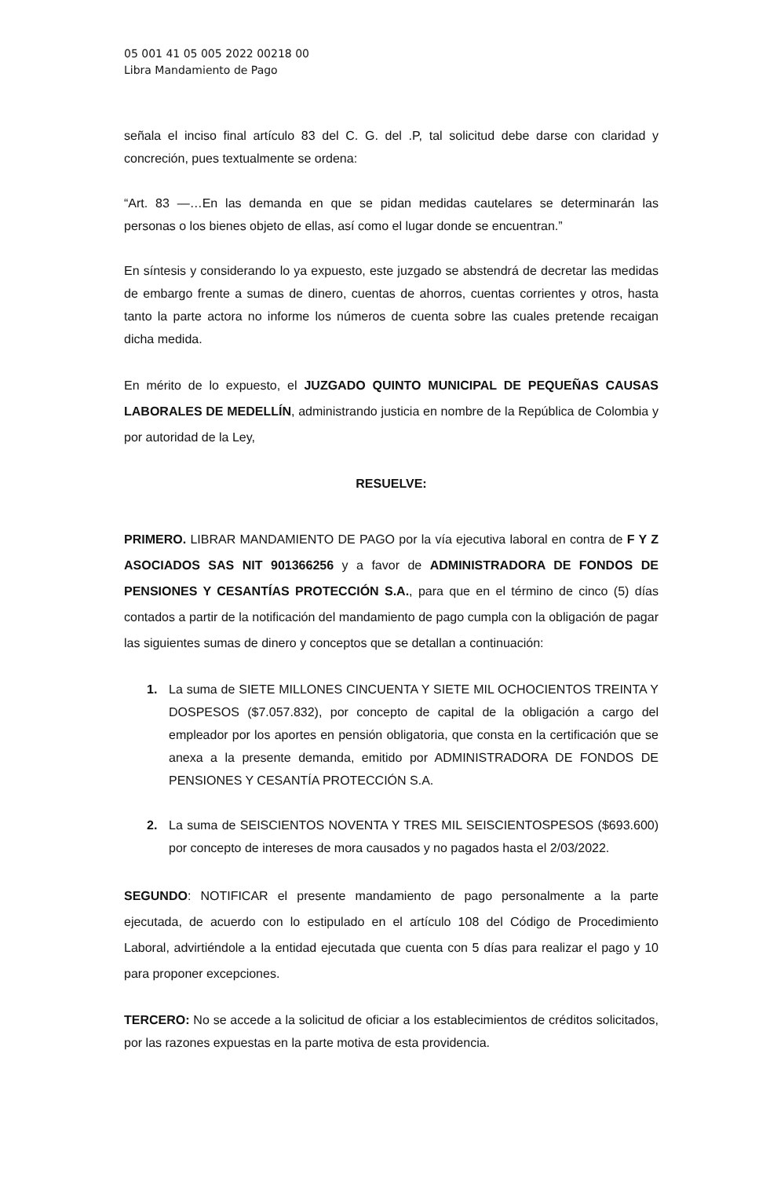05 001 41 05 005 2022 00218 00
Libra Mandamiento de Pago
señala el inciso final artículo 83 del C. G. del .P, tal solicitud debe darse con claridad y concreción, pues textualmente se ordena:
“Art. 83 —…En las demanda en que se pidan medidas cautelares se determinarán las personas o los bienes objeto de ellas, así como el lugar donde se encuentran.”
En síntesis y considerando lo ya expuesto, este juzgado se abstendrá de decretar las medidas de embargo frente a sumas de dinero, cuentas de ahorros, cuentas corrientes y otros, hasta tanto la parte actora no informe los números de cuenta sobre las cuales pretende recaigan dicha medida.
En mérito de lo expuesto, el JUZGADO QUINTO MUNICIPAL DE PEQUEÑAS CAUSAS LABORALES DE MEDELLÍN, administrando justicia en nombre de la República de Colombia y por autoridad de la Ley,
RESUELVE:
PRIMERO. LIBRAR MANDAMIENTO DE PAGO por la vía ejecutiva laboral en contra de F Y Z ASOCIADOS SAS NIT 901366256 y a favor de ADMINISTRADORA DE FONDOS DE PENSIONES Y CESANTÍAS PROTECCIÓN S.A., para que en el término de cinco (5) días contados a partir de la notificación del mandamiento de pago cumpla con la obligación de pagar las siguientes sumas de dinero y conceptos que se detallan a continuación:
1. La suma de SIETE MILLONES CINCUENTA Y SIETE MIL OCHOCIENTOS TREINTA Y DOSPESOS ($7.057.832), por concepto de capital de la obligación a cargo del empleador por los aportes en pensión obligatoria, que consta en la certificación que se anexa a la presente demanda, emitido por ADMINISTRADORA DE FONDOS DE PENSIONES Y CESANTÍA PROTECCIÓN S.A.
2. La suma de SEISCIENTOS NOVENTA Y TRES MIL SEISCIENTOSPESOS ($693.600) por concepto de intereses de mora causados y no pagados hasta el 2/03/2022.
SEGUNDO: NOTIFICAR el presente mandamiento de pago personalmente a la parte ejecutada, de acuerdo con lo estipulado en el artículo 108 del Código de Procedimiento Laboral, advirtiéndole a la entidad ejecutada que cuenta con 5 días para realizar el pago y 10 para proponer excepciones.
TERCERO: No se accede a la solicitud de oficiar a los establecimientos de créditos solicitados, por las razones expuestas en la parte motiva de esta providencia.